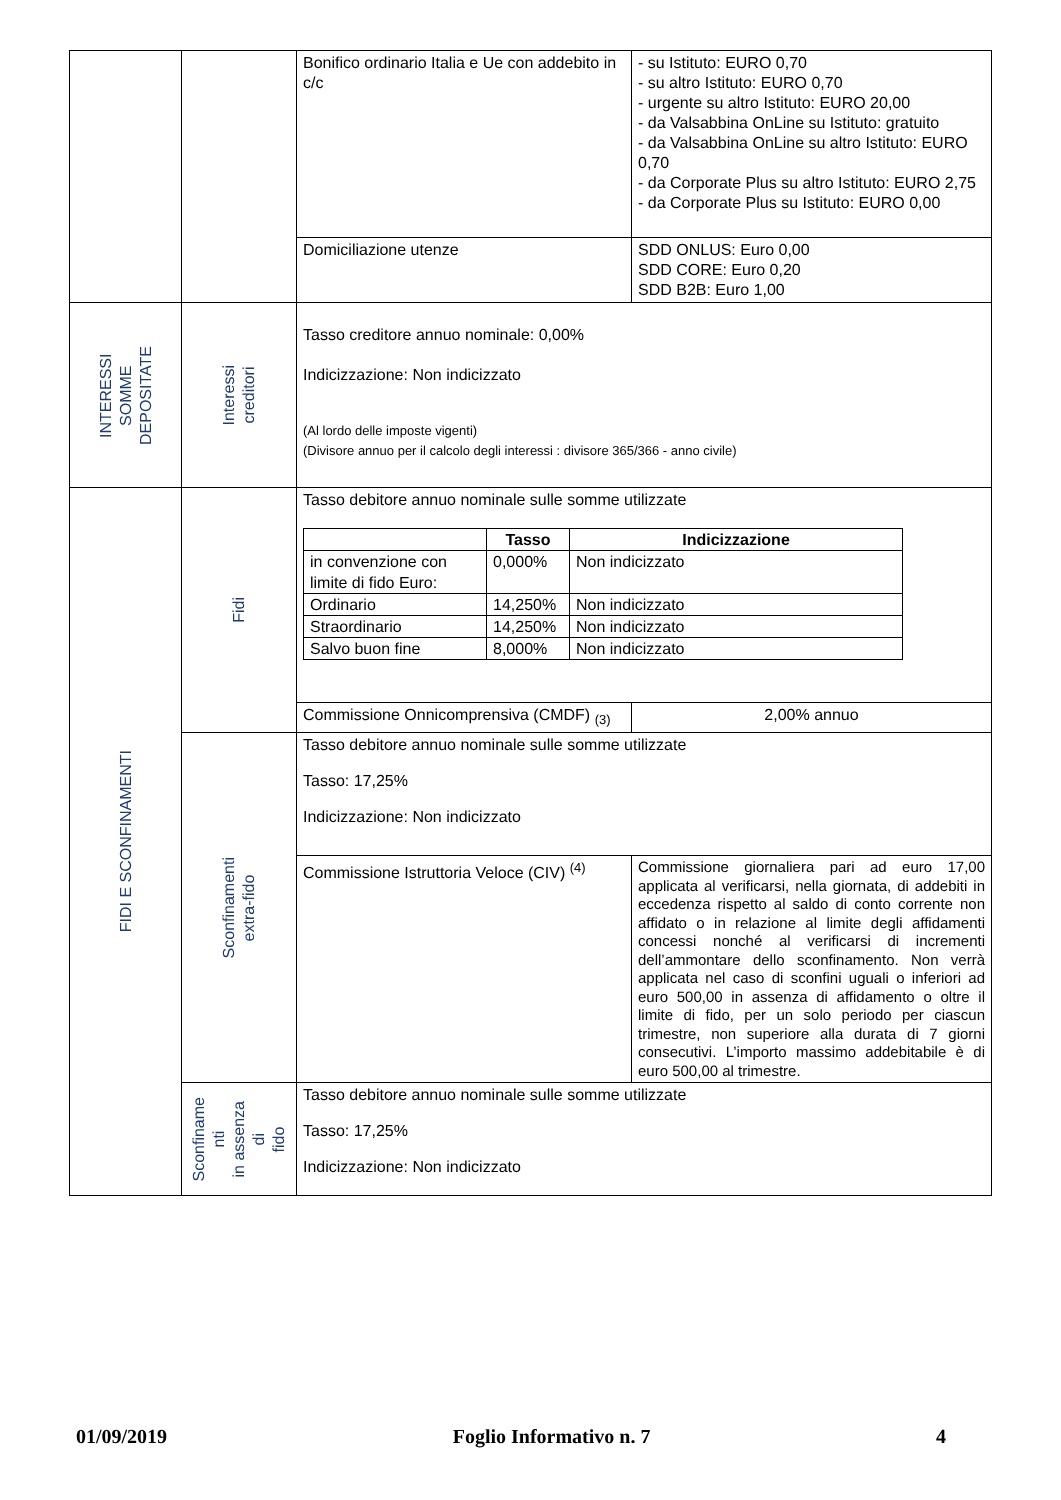| | | Bonifico ordinario Italia e Ue con addebito in c/c | - su Istituto: EURO 0,70 - su altro Istituto: EURO 0,70 - urgente su altro Istituto: EURO 20,00 - da Valsabbina OnLine su Istituto: gratuito - da Valsabbina OnLine su altro Istituto: EURO 0,70 - da Corporate Plus su altro Istituto: EURO 2,75 - da Corporate Plus su Istituto: EURO 0,00 |
| | | Domiciliazione utenze | SDD ONLUS: Euro 0,00 SDD CORE: Euro 0,20 SDD B2B: Euro 1,00 |
| INTERESSI SOMME DEPOSITATE | Interessi creditori | Tasso creditore annuo nominale: 0,00% Indicizzazione: Non indicizzato (Al lordo delle imposte vigenti) (Divisore annuo per il calcolo degli interessi : divisore 365/366 - anno civile) | |
| FIDI E SCONFINAMENTI | Fidi | Tasso debitore annuo nominale sulle somme utilizzate / / Tasso / Indicizzazione / / --- / --- / --- / / in convenzione con limite di fido Euro: / 0,000% / Non indicizzato / / Ordinario / 14,250% / Non indicizzato / / Straordinario / 14,250% / Non indicizzato / / Salvo buon fine / 8,000% / Non indicizzato / | |
| | | Commissione Onnicomprensiva (CMDF) <sub>(3)</sub> | 2,00% annuo |
| | Sconfinamenti extra-fido | Tasso debitore annuo nominale sulle somme utilizzate Tasso: 17,25% Indicizzazione: Non indicizzato | |
| | | Commissione Istruttoria Veloce (CIV) <sup>(4)</sup> | Commissione giornaliera pari ad euro 17,00 applicata al verificarsi, nella giornata, di addebiti in eccedenza rispetto al saldo di conto corrente non affidato o in relazione al limite degli affidamenti concessi nonché al verificarsi di incrementi dell’ammontare dello sconfinamento. Non verrà applicata nel caso di sconfini uguali o inferiori ad euro 500,00 in assenza di affidamento o oltre il limite di fido, per un solo periodo per ciascun trimestre, non superiore alla durata di 7 giorni consecutivi. L’importo massimo addebitabile è di euro 500,00 al trimestre. |
| | Sconfiname nti in assenza di fido | Tasso debitore annuo nominale sulle somme utilizzate Tasso: 17,25% Indicizzazione: Non indicizzato | |
01/09/2019 Foglio Informativo n. 7 4